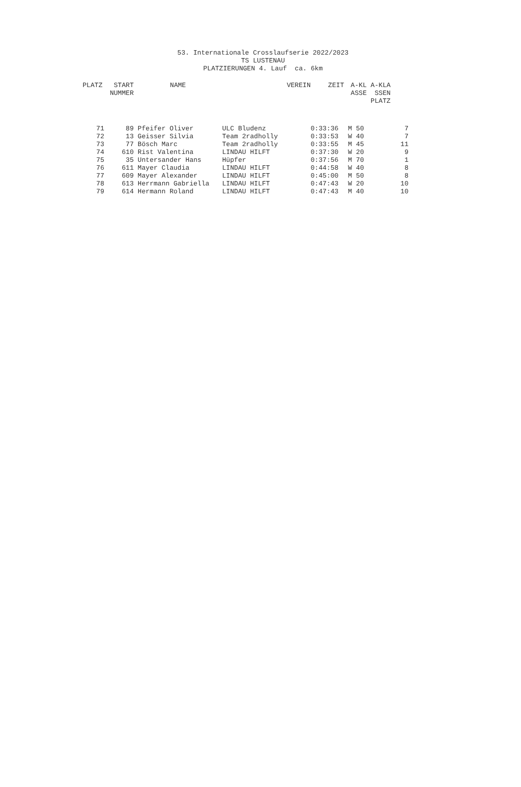53. Internationale Crosslaufserie 2022/2023
TS LUSTENAU
PLATZIERUNGEN 4. Lauf ca. 6km
| PLATZ | START NUMMER | NAME | VEREIN | ZEIT | A-KL ASSE | A-KLA SSEN PLATZ |
| --- | --- | --- | --- | --- | --- | --- |
| 71 | 89 | Pfeifer Oliver | ULC Bludenz | 0:33:36 | M 50 | 7 |
| 72 | 13 | Geisser Silvia | Team 2radholly | 0:33:53 | W 40 | 7 |
| 73 | 77 | Bösch Marc | Team 2radholly | 0:33:55 | M 45 | 11 |
| 74 | 610 | Rist Valentina | LINDAU HILFT | 0:37:30 | W 20 | 9 |
| 75 | 35 | Untersander Hans | Hüpfer | 0:37:56 | M 70 | 1 |
| 76 | 611 | Mayer Claudia | LINDAU HILFT | 0:44:58 | W 40 | 8 |
| 77 | 609 | Mayer Alexander | LINDAU HILFT | 0:45:00 | M 50 | 8 |
| 78 | 613 | Herrmann Gabriella | LINDAU HILFT | 0:47:43 | W 20 | 10 |
| 79 | 614 | Hermann Roland | LINDAU HILFT | 0:47:43 | M 40 | 10 |